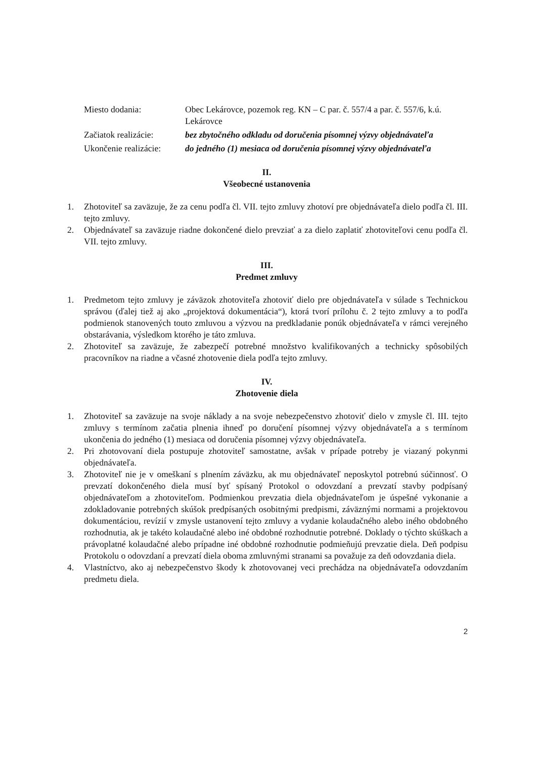| Miesto dodania: | Obec Lekárovce, pozemok reg. KN – C par. č. 557/4 a par. č. 557/6, k.ú. Lekárovce |
| Začiatok realizácie: | bez zbytočného odkladu od doručenia písomnej výzvy objednávateľa |
| Ukončenie realizácie: | do jedného (1) mesiaca od doručenia písomnej výzvy objednávateľa |
II.
Všeobecné ustanovenia
1. Zhotoviteľ sa zaväzuje, že za cenu podľa čl. VII. tejto zmluvy zhotoví pre objednávateľa dielo podľa čl. III. tejto zmluvy.
2. Objednávateľ sa zaväzuje riadne dokončené dielo prevziať a za dielo zaplatiť zhotoviteľovi cenu podľa čl. VII. tejto zmluvy.
III.
Predmet zmluvy
1. Predmetom tejto zmluvy je záväzok zhotoviteľa zhotoviť dielo pre objednávateľa v súlade s Technickou správou (ďalej tiež aj ako „projektová dokumentácia“), ktorá tvorí prílohu č. 2 tejto zmluvy a to podľa podmienok stanovených touto zmluvou a výzvou na predkladanie ponúk objednávateľa v rámci verejného obstarávania, výsledkom ktorého je táto zmluva.
2. Zhotoviteľ sa zaväzuje, že zabezpečí potrebné množstvo kvalifikovaných a technicky spôsobilých pracovníkov na riadne a včasné zhotovenie diela podľa tejto zmluvy.
IV.
Zhotovenie diela
1. Zhotoviteľ sa zaväzuje na svoje náklady a na svoje nebezpečenstvo zhotoviť dielo v zmysle čl. III. tejto zmluvy s termínom začatia plnenia ihneď po doručení písomnej výzvy objednávateľa a s termínom ukončenia do jedného (1) mesiaca od doručenia písomnej výzvy objednávateľa.
2. Pri zhotovovaní diela postupuje zhotoviteľ samostatne, avšak v prípade potreby je viazaný pokynmi objednávateľa.
3. Zhotoviteľ nie je v omeškaní s plnením záväzku, ak mu objednávateľ neposkytol potrebnú súčinnosť. O prevzatí dokončeného diela musí byť spísaný Protokol o odovzdaní a prevzatí stavby podpísaný objednávateľom a zhotoviteľom. Podmienkou prevzatia diela objednávateľom je úspešné vykonanie a zdokladovanie potrebných skúšok predpísaných osobitnými predpismi, záväznými normami a projektovou dokumentáciou, revízií v zmysle ustanovení tejto zmluvy a vydanie kolaudačného alebo iného obdobného rozhodnutia, ak je takéto kolaudačné alebo iné obdobné rozhodnutie potrebné. Doklady o týchto skúškach a právoplatné kolaudačné alebo prípadne iné obdobné rozhodnutie podmieňujú prevzatie diela. Deň podpisu Protokolu o odovzdaní a prevzatí diela oboma zmluvnými stranami sa považuje za deň odovzdania diela.
4. Vlastníctvo, ako aj nebezpečenstvo škody k zhotovovanej veci prechádza na objednávateľa odovzdaním predmetu diela.
2